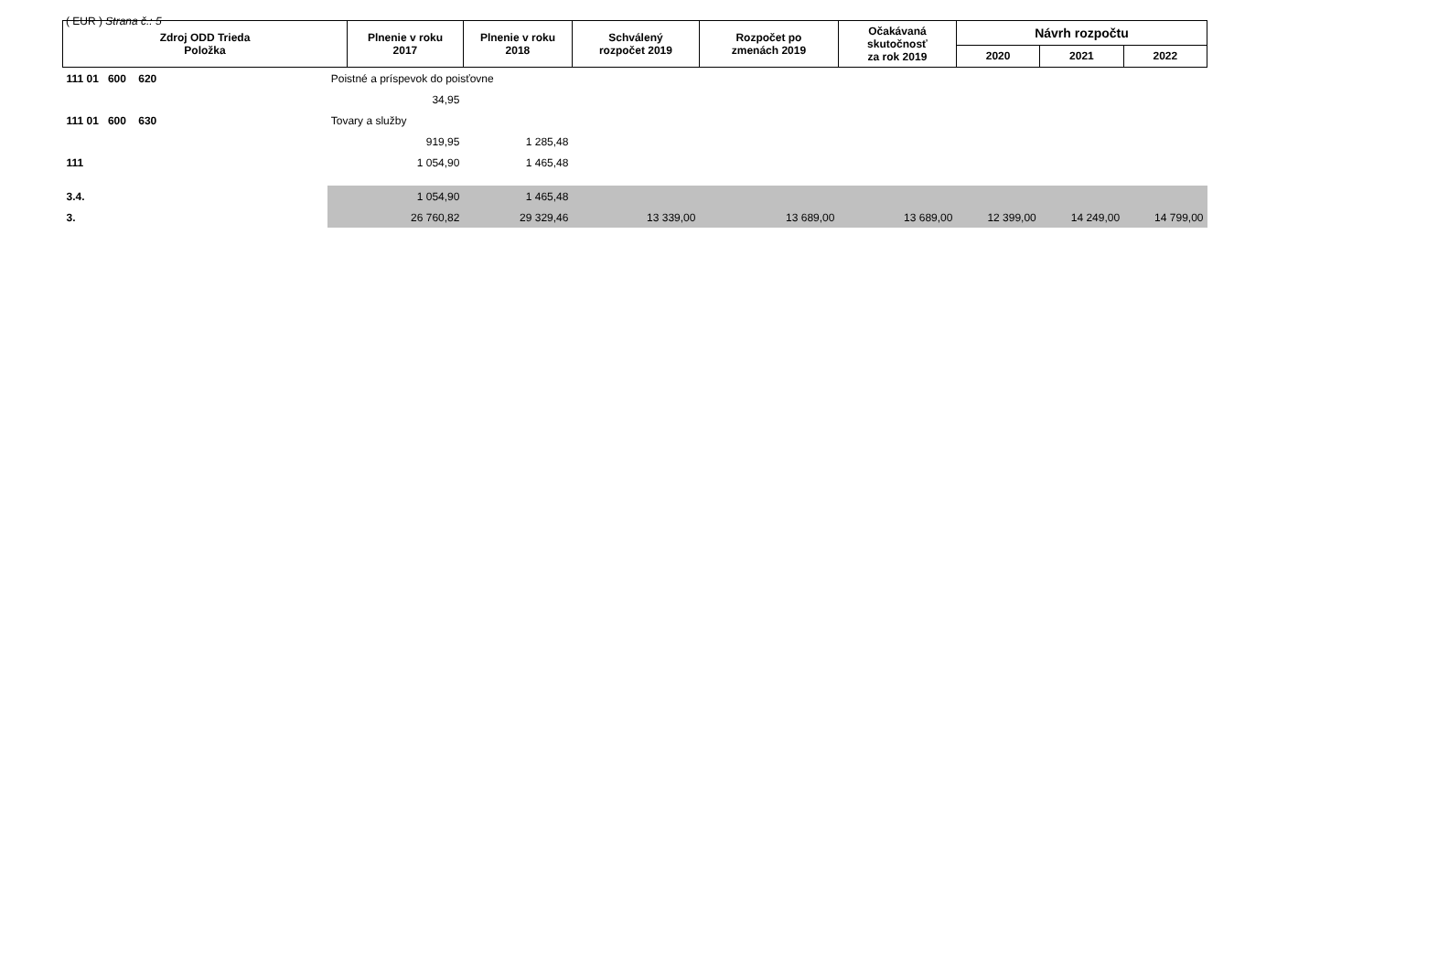( EUR ) Strana č.: 5
| Zdroj ODD Trieda Položka | | Plnenie v roku 2017 | Plnenie v roku 2018 | Schválený rozpočet 2019 | Rozpočet po zmenách 2019 | Očakávaná skutočnosť za rok 2019 | Návrh rozpočtu | | |
| --- | --- | --- | --- | --- | --- | --- | --- | --- | --- |
| | | | | | | | 2020 | 2021 | 2022 |
| 111 01 600 620 | Poistné a príspevok do poisťovne | | | | | | | | |
| | | 34,95 | | | | | | | |
| 111 01 600 630 | Tovary a služby | | | | | | | | |
| | | 919,95 | 1 285,48 | | | | | | |
| 111 | | 1 054,90 | 1 465,48 | | | | | | |
| 3.4. | | 1 054,90 | 1 465,48 | | | | | | |
| 3. | | 26 760,82 | 29 329,46 | 13 339,00 | 13 689,00 | 13 689,00 | 12 399,00 | 14 249,00 | 14 799,00 |